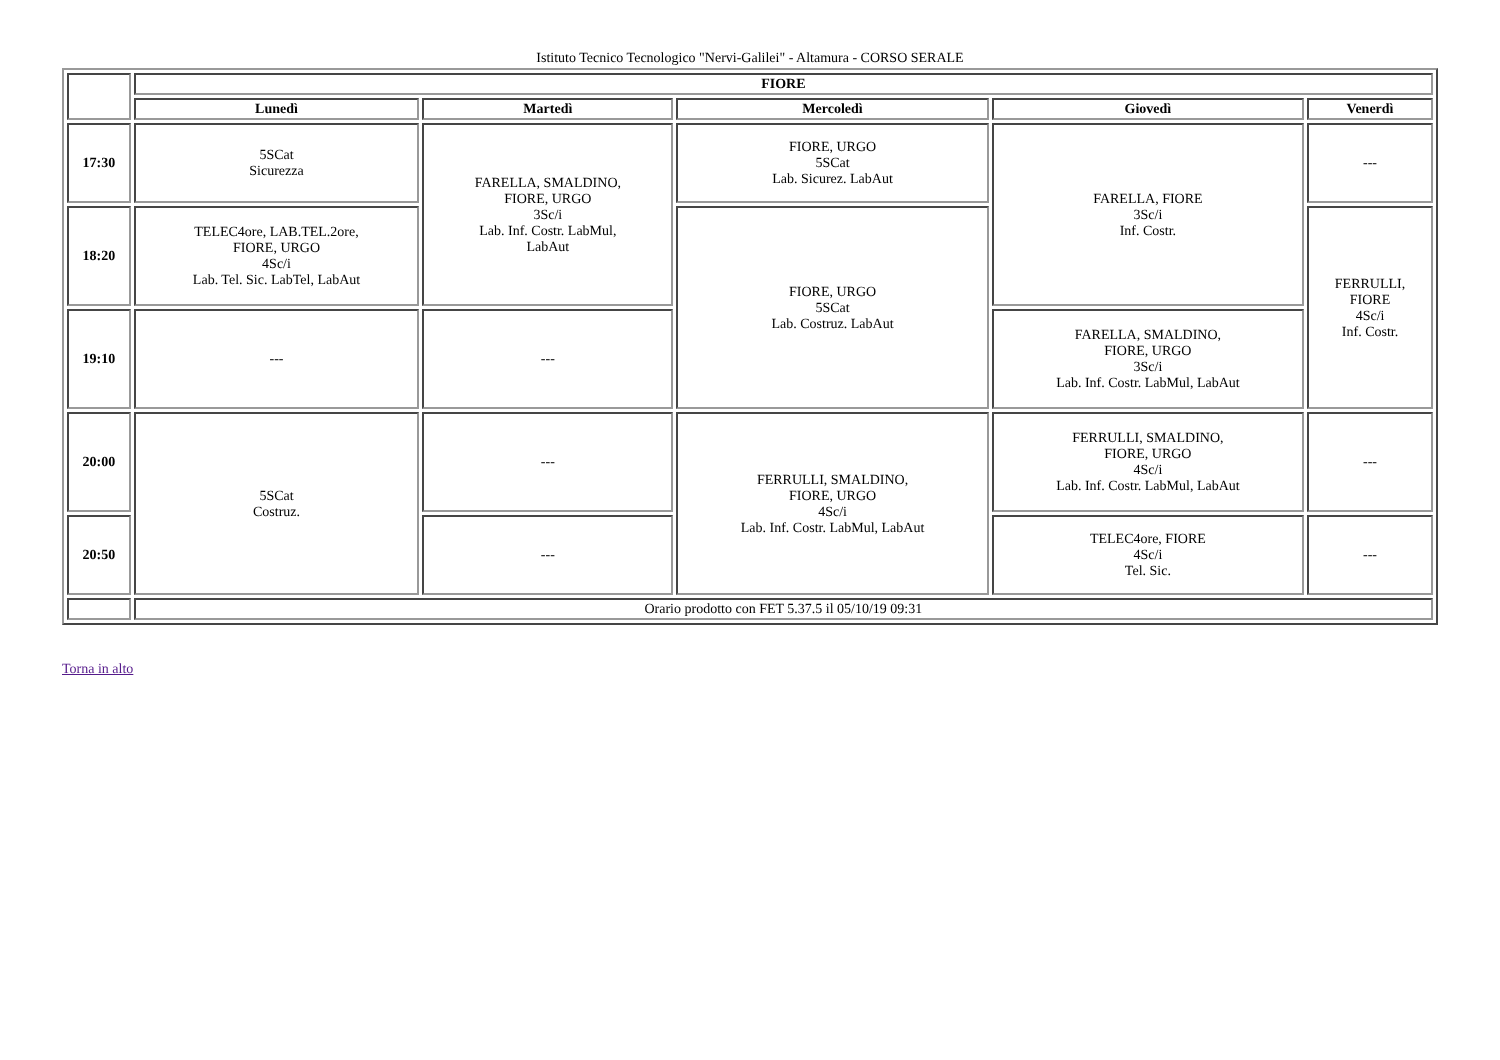Istituto Tecnico Tecnologico "Nervi-Galilei" - Altamura - CORSO SERALE
| | FIORE | | | | |
| | Lunedì | Martedì | Mercoledì | Giovedì | Venerdì |
| 17:30 | 5SCat Sicurezza | FARELLA, SMALDINO, FIORE, URGO 3Sc/i Lab. Inf. Costr. LabMul, LabAut | FIORE, URGO 5SCat Lab. Sicurez. LabAut | FARELLA, FIORE 3Sc/i Inf. Costr. | --- |
| 18:20 | TELEC4ore, LAB.TEL.2ore, FIORE, URGO 4Sc/i Lab. Tel. Sic. LabTel, LabAut | | FIORE, URGO 5SCat Lab. Costruz. LabAut | | FERRULLI, FIORE 4Sc/i Inf. Costr. |
| 19:10 | --- | --- | | FARELLA, SMALDINO, FIORE, URGO 3Sc/i Lab. Inf. Costr. LabMul, LabAut | |
| 20:00 | 5SCat Costruz. | --- | FERRULLI, SMALDINO, FIORE, URGO 4Sc/i Lab. Inf. Costr. LabMul, LabAut | FERRULLI, SMALDINO, FIORE, URGO 4Sc/i Lab. Inf. Costr. LabMul, LabAut | --- |
| 20:50 | | --- | | TELEC4ore, FIORE 4Sc/i Tel. Sic. | --- |
| | Orario prodotto con FET 5.37.5 il 05/10/19 09:31 | | | | |
Torna in alto